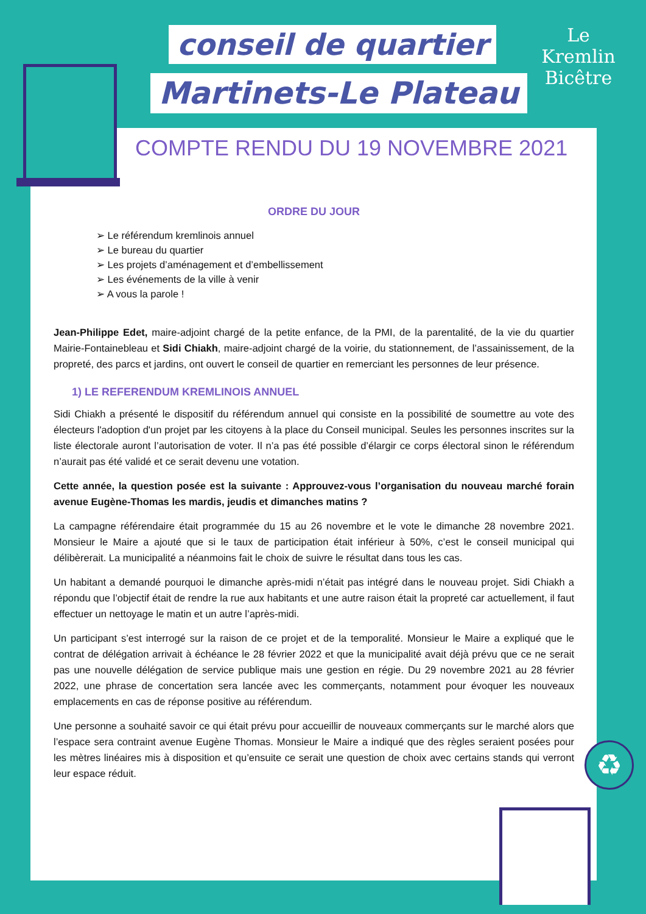conseil de quartier
Martinets-Le Plateau
Le Kremlin
Bicêtre
COMPTE RENDU DU 19 NOVEMBRE 2021
ORDRE DU JOUR
➢ Le référendum kremlinois annuel
➢ Le bureau du quartier
➢ Les projets d’aménagement et d’embellissement
➢ Les événements de la ville à venir
➢ A vous la parole !
Jean-Philippe Edet, maire-adjoint chargé de la petite enfance, de la PMI, de la parentalité, de la vie du quartier Mairie-Fontainebleau et Sidi Chiakh, maire-adjoint chargé de la voirie, du stationnement, de l’assainissement, de la propreté, des parcs et jardins, ont ouvert le conseil de quartier en remerciant les personnes de leur présence.
1) LE REFERENDUM KREMLINOIS ANNUEL
Sidi Chiakh a présenté le dispositif du référendum annuel qui consiste en la possibilité de soumettre au vote des électeurs l'adoption d'un projet par les citoyens à la place du Conseil municipal. Seules les personnes inscrites sur la liste électorale auront l’autorisation de voter. Il n’a pas été possible d’élargir ce corps électoral sinon le référendum n’aurait pas été validé et ce serait devenu une votation.
Cette année, la question posée est la suivante : Approuvez-vous l’organisation du nouveau marché forain avenue Eugène-Thomas les mardis, jeudis et dimanches matins ?
La campagne référendaire était programmée du 15 au 26 novembre et le vote le dimanche 28 novembre 2021. Monsieur le Maire a ajouté que si le taux de participation était inférieur à 50%, c’est le conseil municipal qui délibèrerait. La municipalité a néanmoins fait le choix de suivre le résultat dans tous les cas.
Un habitant a demandé pourquoi le dimanche après-midi n’était pas intégré dans le nouveau projet. Sidi Chiakh a répondu que l’objectif était de rendre la rue aux habitants et une autre raison était la propreté car actuellement, il faut effectuer un nettoyage le matin et un autre l’après-midi.
Un participant s’est interrogé sur la raison de ce projet et de la temporalité. Monsieur le Maire a expliqué que le contrat de délégation arrivait à échéance le 28 février 2022 et que la municipalité avait déjà prévu que ce ne serait pas une nouvelle délégation de service publique mais une gestion en régie. Du 29 novembre 2021 au 28 février 2022, une phrase de concertation sera lancée avec les commerçants, notamment pour évoquer les nouveaux emplacements en cas de réponse positive au référendum.
Une personne a souhaité savoir ce qui était prévu pour accueillir de nouveaux commerçants sur le marché alors que l’espace sera contraint avenue Eugène Thomas. Monsieur le Maire a indiqué que des règles seraient posées pour les mètres linéaires mis à disposition et qu’ensuite ce serait une question de choix avec certains stands qui verront leur espace réduit.
♻